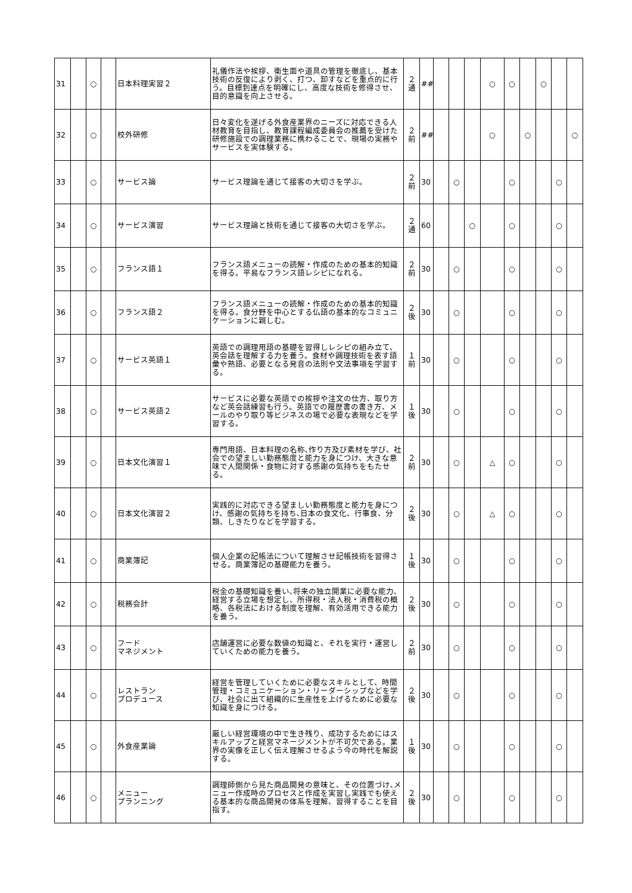| 31 | | ○ | | 日本料理実習２ | 礼儀作法や挨拶、衛生面や道具の管理を徹底し、基本技術の反復により剥く、打つ、卸すなどを重点的に行う。目標到達点を明確にし、高度な技術を修得させ、目的意識を向上させる。 | ２ 通 | ## | | | | ○ | ○ | | ○ | | |
| 32 | | ○ | | 校外研修 | 日々変化を遂げる外食産業界のニーズに対応できる人材教育を目指し、教育課程編成委員会の推薦を受けた研修施設での調理業務に携わることで、現場の実務やサービスを実体験する。 | ２ 前 | ## | | | | ○ | | ○ | | | ○ |
| 33 | | ○ | | サービス論 | サービス理論を通じて接客の大切さを学ぶ。 | ２ 前 | 30 | | ○ | | | ○ | | | ○ | |
| 34 | | ○ | | サービス演習 | サービス理論と技術を通じて接客の大切さを学ぶ。 | ２ 通 | 60 | | | ○ | | ○ | | | ○ | |
| 35 | | ○ | | フランス語１ | フランス語メニューの読解・作成のための基本的知識を得る。平易なフランス語レシピになれる。 | ２ 前 | 30 | | ○ | | | ○ | | | ○ | |
| 36 | | ○ | | フランス語２ | フランス語メニューの読解・作成のための基本的知識を得る。食分野を中心とする仏語の基本的なコミュニケーションに親しむ。 | ２ 後 | 30 | | ○ | | | ○ | | | ○ | |
| 37 | | ○ | | サービス英語１ | 英語での調理用語の基礎を習得しレシピの組み立て、英会話を理解する力を養う。食材や調理技術を表す語彙や熟語、必要となる発音の法則や文法事項を学習する。 | １ 前 | 30 | | ○ | | | ○ | | | ○ | |
| 38 | | ○ | | サービス英語２ | サービスに必要な英語での挨拶や注文の仕方、取り方など英会話練習も行う。英語での履歴書の書き方、メールのやり取り等ビジネスの場で必要な表現などを学習する。 | １ 後 | 30 | | ○ | | | ○ | | | ○ | |
| 39 | | ○ | | 日本文化演習１ | 専門用語、日本料理の名称､作り方及び素材を学び、社会での望ましい勤務態度と能力を身につけ、大きな意味で人間関係・食物に対する感謝の気持ちをもたせる。 | ２ 前 | 30 | | ○ | | △ | ○ | | | ○ | |
| 40 | | ○ | | 日本文化演習２ | 実践的に対応できる望ましい勤務態度と能力を身につけ、感謝の気持ちを持ち､日本の食文化、行事食、分類、しきたりなどを学習する。 | ２ 後 | 30 | | ○ | | △ | ○ | | | ○ | |
| 41 | | ○ | | 商業簿記 | 個人企業の記帳法について理解させ記帳技術を習得させる。商業簿記の基礎能力を養う。 | １ 後 | 30 | | ○ | | | ○ | | | ○ | |
| 42 | | ○ | | 税務会計 | 税金の基礎知識を養い､将来の独立開業に必要な能力､経営する立場を想定し、所得税・法人税・消費税の概略、各税法における制度を理解、有効活用できる能力を養う。 | ２ 後 | 30 | | ○ | | | ○ | | | ○ | |
| 43 | | ○ | | フード マネジメント | 店舗運営に必要な数値の知識と、それを実行・運営していくための能力を養う。 | ２ 前 | 30 | | ○ | | | ○ | | | ○ | |
| 44 | | ○ | | レストラン プロデュース | 経営を管理していくために必要なスキルとして、時間管理・コミュニケーション・リーダーシップなどを学び、社会に出て組織的に生産性を上げるために必要な知識を身につける。 | ２ 後 | 30 | | ○ | | | ○ | | | ○ | |
| 45 | | ○ | | 外食産業論 | 厳しい経営環境の中で生き残り、成功するためにはスキルアップと経営マネージメントが不可欠である。業界の実像を正しく伝え理解させるよう今の時代を解説する。 | １ 後 | 30 | | ○ | | | ○ | | | ○ | |
| 46 | | ○ | | メニュー プランニング | 調理師側から見た商品開発の意味と、その位置づけ､メニュー作成時のプロセスと作成を実習し実践でも使える基本的な商品開発の体系を理解、習得することを目指す。 | ２ 後 | 30 | | ○ | | | ○ | | | ○ | |